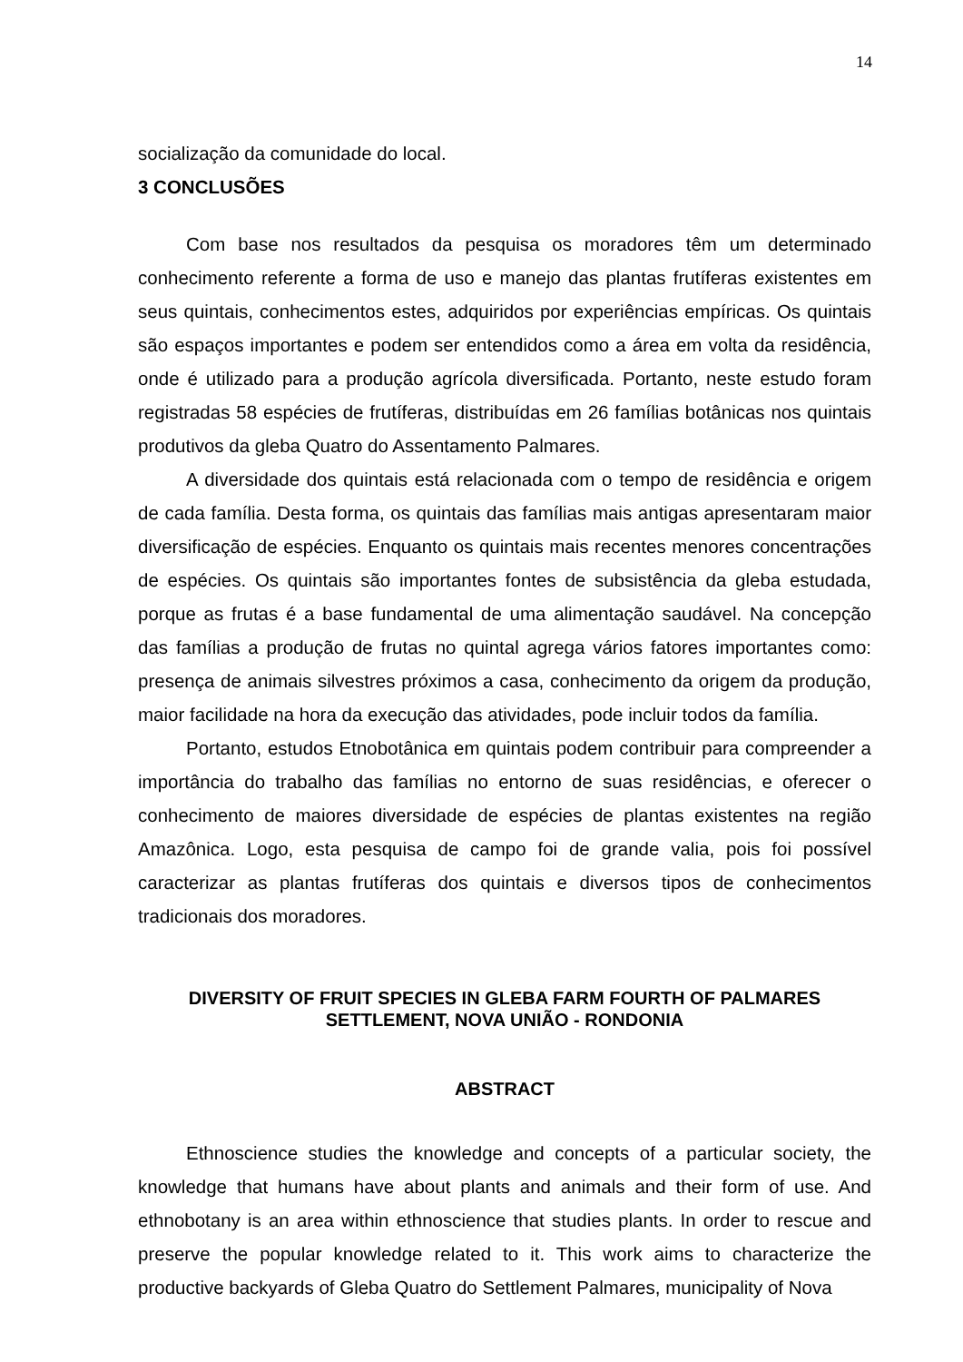14
socialização da comunidade do local.
3 CONCLUSÕES
Com base nos resultados da pesquisa os moradores têm um determinado conhecimento referente a forma de uso e manejo das plantas frutíferas existentes em seus quintais, conhecimentos estes, adquiridos por experiências empíricas. Os quintais são espaços importantes e podem ser entendidos como a área em volta da residência, onde é utilizado para a produção agrícola diversificada. Portanto, neste estudo foram registradas 58 espécies de frutíferas, distribuídas em 26 famílias botânicas nos quintais produtivos da gleba Quatro do Assentamento Palmares.
A diversidade dos quintais está relacionada com o tempo de residência e origem de cada família. Desta forma, os quintais das famílias mais antigas apresentaram maior diversificação de espécies. Enquanto os quintais mais recentes menores concentrações de espécies. Os quintais são importantes fontes de subsistência da gleba estudada, porque as frutas é a base fundamental de uma alimentação saudável. Na concepção das famílias a produção de frutas no quintal agrega vários fatores importantes como: presença de animais silvestres próximos a casa, conhecimento da origem da produção, maior facilidade na hora da execução das atividades, pode incluir todos da família.
Portanto, estudos Etnobotânica em quintais podem contribuir para compreender a importância do trabalho das famílias no entorno de suas residências, e oferecer o conhecimento de maiores diversidade de espécies de plantas existentes na região Amazônica. Logo, esta pesquisa de campo foi de grande valia, pois foi possível caracterizar as plantas frutíferas dos quintais e diversos tipos de conhecimentos tradicionais dos moradores.
DIVERSITY OF FRUIT SPECIES IN GLEBA FARM FOURTH OF PALMARES SETTLEMENT, NOVA UNIÃO - RONDONIA
ABSTRACT
Ethnoscience studies the knowledge and concepts of a particular society, the knowledge that humans have about plants and animals and their form of use. And ethnobotany is an area within ethnoscience that studies plants. In order to rescue and preserve the popular knowledge related to it. This work aims to characterize the productive backyards of Gleba Quatro do Settlement Palmares, municipality of Nova